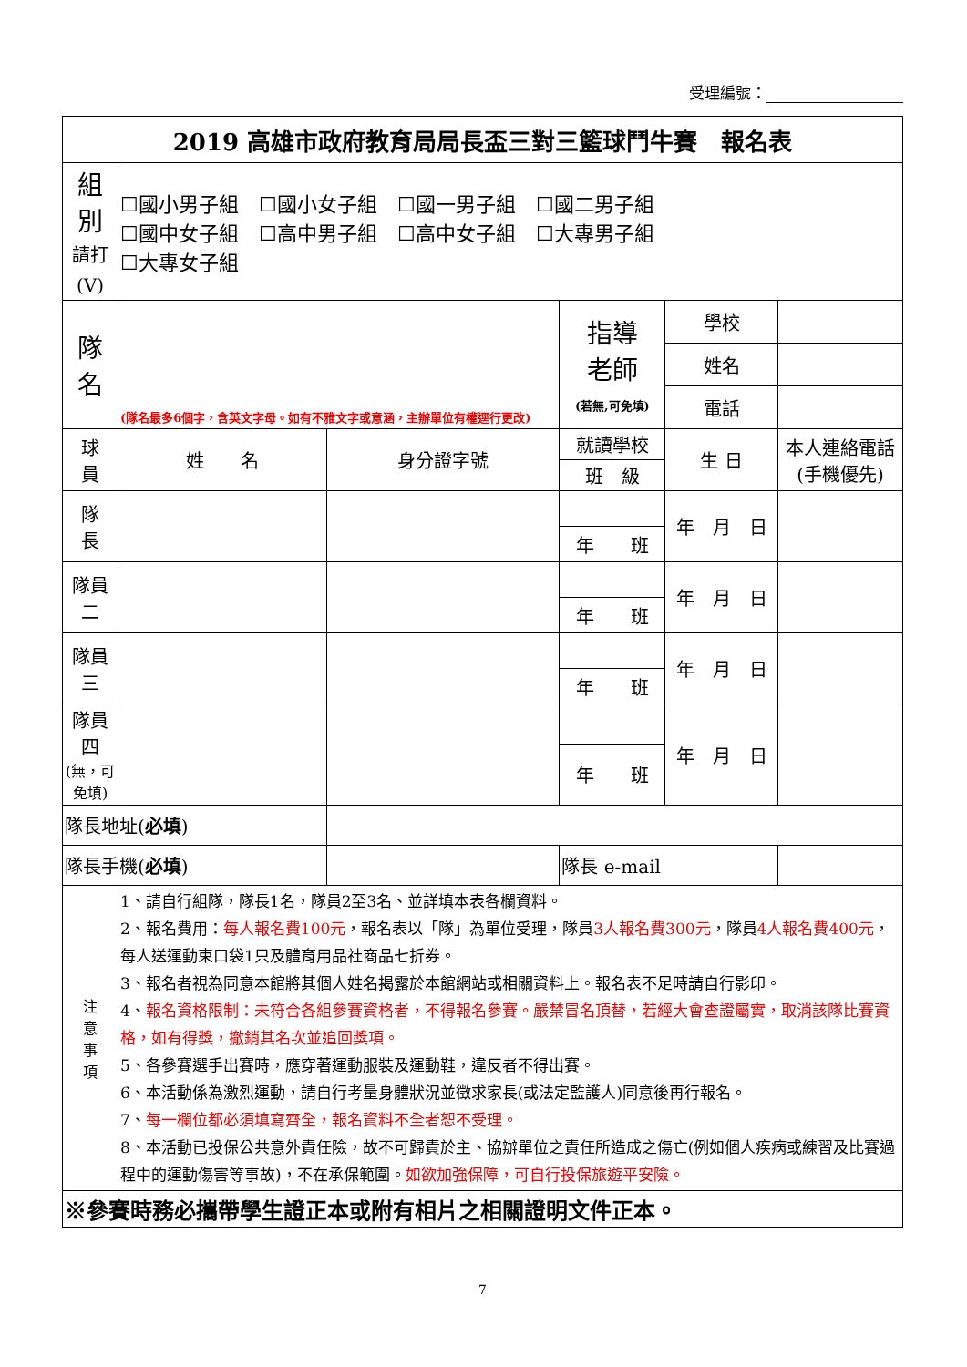受理編號：
| 2019 高雄市政府教育局局長盃三對三籃球鬥牛賽 報名表 | | | | | | |
| 組 別 請打(V) | ☐國小男子組 ☐國小女子組 ☐國一男子組 ☐國二男子組 ☐國中女子組 ☐高中男子組 ☐高中女子組 ☐大專男子組 ☐大專女子組 | | | | | |
| 隊 名 | (隊名最多6個字，含英文字母。如有不雅文字或意涵，主辦單位有權逕行更改) | | 指導 老師 (若無,可免填) | 學校 | | |
| | | | | 姓名 | | |
| | | | | 電話 | | |
| 球 員 | 姓 名 | 身分證字號 | 就讀學校 | 生 日 | | 本人連絡電話 (手機優先) |
| | | | 班 級 | | | |
| 隊 長 | | | | 年 月 日 | | |
| | | | 年 班 | | | |
| 隊員二 | | | | 年 月 日 | | |
| | | | 年 班 | | | |
| 隊員三 | | | | 年 月 日 | | |
| | | | 年 班 | | | |
| 隊員四 (無，可免填) | | | | 年 月 日 | | |
| | | | 年 班 | | | |
| 隊長地址( 必填 ) | | | | | | |
| 隊長手機( 必填 ) | | | 隊長 e-mail | | | |
| 注 意 事 項 | 1、請自行組隊，隊長1名，隊員2至3名、並詳填本表各欄資料。 2、報名費用： 每人報名費100元 ，報名表以「隊」為單位受理，隊員 3人報名費300元 ，隊員 4人報名費400元 ，每人送運動束口袋1只及體育用品社商品七折券。 3、報名者視為同意本館將其個人姓名揭露於本館網站或相關資料上。報名表不足時請自行影印。 4、 報名資格限制：未符合各組參賽資格者，不得報名參賽。嚴禁冒名頂替，若經大會查證屬實，取消該隊比賽資格，如有得獎，撤銷其名次並追回獎項。 5、各參賽選手出賽時，應穿著運動服裝及運動鞋，違反者不得出賽。 6、本活動係為激烈運動，請自行考量身體狀況並徵求家長(或法定監護人)同意後再行報名。 7、 每一欄位都必須填寫齊全，報名資料不全者恕不受理。 8、本活動已投保公共意外責任險，故不可歸責於主、協辦單位之責任所造成之傷亡(例如個人疾病或練習及比賽過程中的運動傷害等事故)，不在承保範圍。 如欲加強保障，可自行投保旅遊平安險。 | | | | | |
| ※參賽時務必攜帶學生證正本或附有相片之相關證明文件正本。 | | | | | | |
7